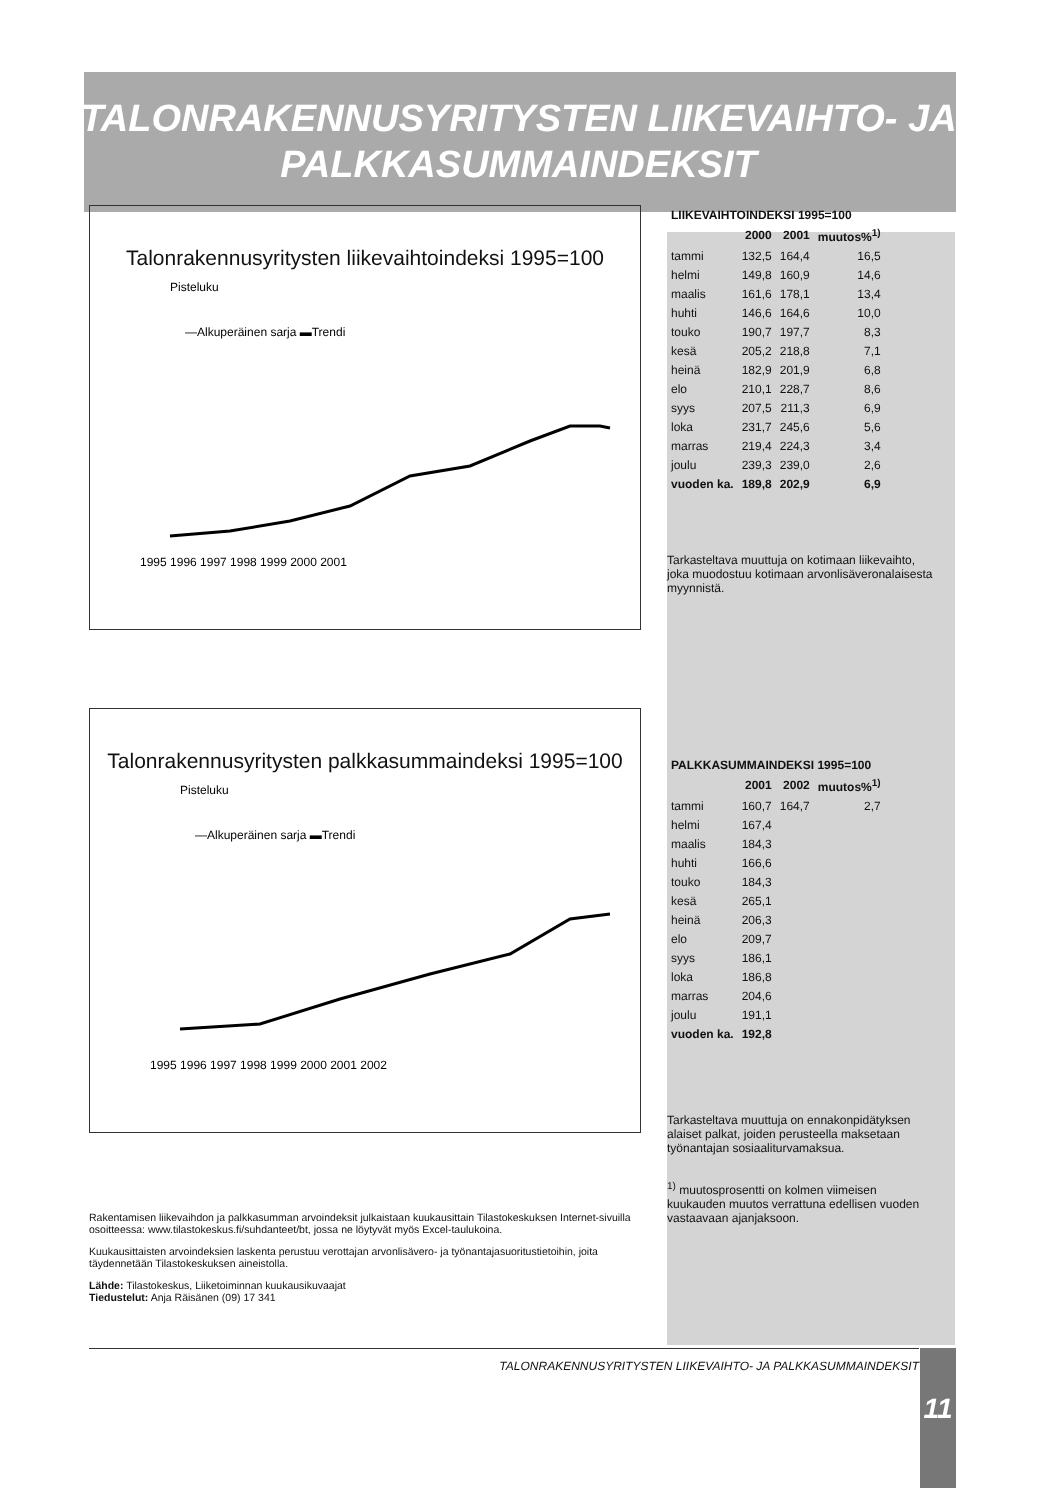TALONRAKENNUSYRITYSTEN LIIKEVAIHTO- JA
PALKKASUMMAINDEKSIT
Talonrakennusyritysten liikevaihtoindeksi 1995=100
Pisteluku
—Alkuperäinen sarja ▬Trendi
1995 1996 1997 1998 1999 2000 2001
Talonrakennusyritysten palkkasummaindeksi 1995=100
Pisteluku
—Alkuperäinen sarja ▬Trendi
1995 1996 1997 1998 1999 2000 2001 2002
Rakentamisen liikevaihdon ja palkkasumman arvoindeksit julkaistaan kuukausittain Tilastokeskuksen Internet-sivuilla osoitteessa: www.tilastokeskus.fi/suhdanteet/bt, jossa ne löytyvät myös Excel-taulukoina.
Kuukausittaisten arvoindeksien laskenta perustuu verottajan arvonlisävero- ja työnantajasuoritustietoihin, joita täydennetään Tilastokeskuksen aineistolla.
Lähde: Tilastokeskus, Liiketoiminnan kuukausikuvaajat
Tiedustelut: Anja Räisänen (09) 17 341
| LIIKEVAIHTOINDEKSI 1995=100 | | | |
| --- | --- | --- | --- |
| | 2000 | 2001 | muutos%<sup>1)</sup> |
| tammi | 132,5 | 164,4 | 16,5 |
| helmi | 149,8 | 160,9 | 14,6 |
| maalis | 161,6 | 178,1 | 13,4 |
| huhti | 146,6 | 164,6 | 10,0 |
| touko | 190,7 | 197,7 | 8,3 |
| kesä | 205,2 | 218,8 | 7,1 |
| heinä | 182,9 | 201,9 | 6,8 |
| elo | 210,1 | 228,7 | 8,6 |
| syys | 207,5 | 211,3 | 6,9 |
| loka | 231,7 | 245,6 | 5,6 |
| marras | 219,4 | 224,3 | 3,4 |
| joulu | 239,3 | 239,0 | 2,6 |
| vuoden ka. | 189,8 | 202,9 | 6,9 |
Tarkasteltava muuttuja on kotimaan liikevaihto, joka muodostuu kotimaan arvonlisäveronalaisesta myynnistä.
| PALKKASUMMAINDEKSI 1995=100 | | | |
| --- | --- | --- | --- |
| | 2001 | 2002 | muutos%<sup>1)</sup> |
| tammi | 160,7 | 164,7 | 2,7 |
| helmi | 167,4 | | |
| maalis | 184,3 | | |
| huhti | 166,6 | | |
| touko | 184,3 | | |
| kesä | 265,1 | | |
| heinä | 206,3 | | |
| elo | 209,7 | | |
| syys | 186,1 | | |
| loka | 186,8 | | |
| marras | 204,6 | | |
| joulu | 191,1 | | |
| vuoden ka. | 192,8 | | |
Tarkasteltava muuttuja on ennakonpidätyksen alaiset palkat, joiden perusteella maksetaan työnantajan sosiaaliturvamaksua.
<sup>1)</sup> muutosprosentti on kolmen viimeisen kuukauden muutos verrattuna edellisen vuoden vastaavaan ajanjaksoon.
TALONRAKENNUSYRITYSTEN LIIKEVAIHTO- JA PALKKASUMMAINDEKSIT 11